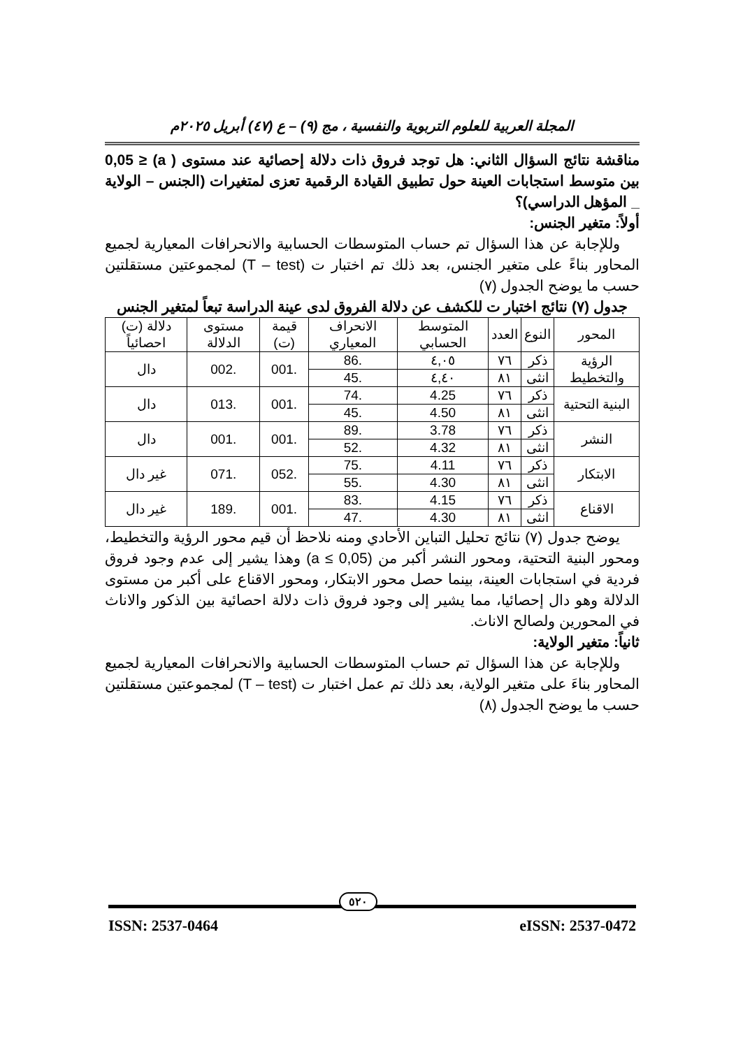المجلة العربية للعلوم التربوية والنفسية ، مج (٩) – ع (٤٧) أبريل ٢٠٢٥م
مناقشة نتائج السؤال الثاني: هل توجد فروق ذات دلالة إحصائية عند مستوى ( a) ≤ 0,05 بين متوسط استجابات العينة حول تطبيق القيادة الرقمية تعزى لمتغيرات (الجنس – الولاية _ المؤهل الدراسي)؟
أولاً: متغير الجنس:
وللإجابة عن هذا السؤال تم حساب المتوسطات الحسابية والانحرافات المعيارية لجميع المحاور بناءً على متغير الجنس، بعد ذلك تم اختبار ت (T – test) لمجموعتين مستقلتين حسب ما يوضح الجدول (٧)
جدول (٧) نتائج اختبار ت للكشف عن دلالة الفروق لدى عينة الدراسة تبعاً لمتغير الجنس
| المحور | النوع | العدد | المتوسط الحسابي | الانحراف المعياري | قيمة (ت) | مستوى الدلالة | دلالة (ت) احصائياً |
| --- | --- | --- | --- | --- | --- | --- | --- |
| الرؤية والتخطيط | ذكر | ٧٦ | ٤,٠٥ | .86 | .001 | .002 | دال |
| | انثى | ٨١ | ٤,٤٠ | .45 | | | |
| البنية التحتية | ذكر | ٧٦ | 4.25 | .74 | .001 | .013 | دال |
| | انثى | ٨١ | 4.50 | .45 | | | |
| النشر | ذكر | ٧٦ | 3.78 | .89 | .001 | .001 | دال |
| | انثى | ٨١ | 4.32 | .52 | | | |
| الابتكار | ذكر | ٧٦ | 4.11 | .75 | .052 | .071 | غير دال |
| | انثى | ٨١ | 4.30 | .55 | | | |
| الاقناع | ذكر | ٧٦ | 4.15 | .83 | .001 | .189 | غير دال |
| | انثى | ٨١ | 4.30 | .47 | | | |
يوضح جدول (٧) نتائج تحليل التباين الأحادي ومنه نلاحظ أن قيم محور الرؤية والتخطيط، ومحور البنية التحتية، ومحور النشر أكبر من (a ≤ 0,05) وهذا يشير إلى عدم وجود فروق فردية في استجابات العينة، بينما حصل محور الابتكار، ومحور الاقناع على أكبر من مستوى الدلالة وهو دال إحصائيا، مما يشير إلى وجود فروق ذات دلالة احصائية بين الذكور والاناث في المحورين ولصالح الاناث.
ثانياً: متغير الولاية:
وللإجابة عن هذا السؤال تم حساب المتوسطات الحسابية والانحرافات المعيارية لجميع المحاور بناءَ على متغير الولاية، بعد ذلك تم عمل اختبار ت (T – test) لمجموعتين مستقلتين حسب ما يوضح الجدول (٨)
٥٢٠
ISSN: 2537-0464 eISSN: 2537-0472